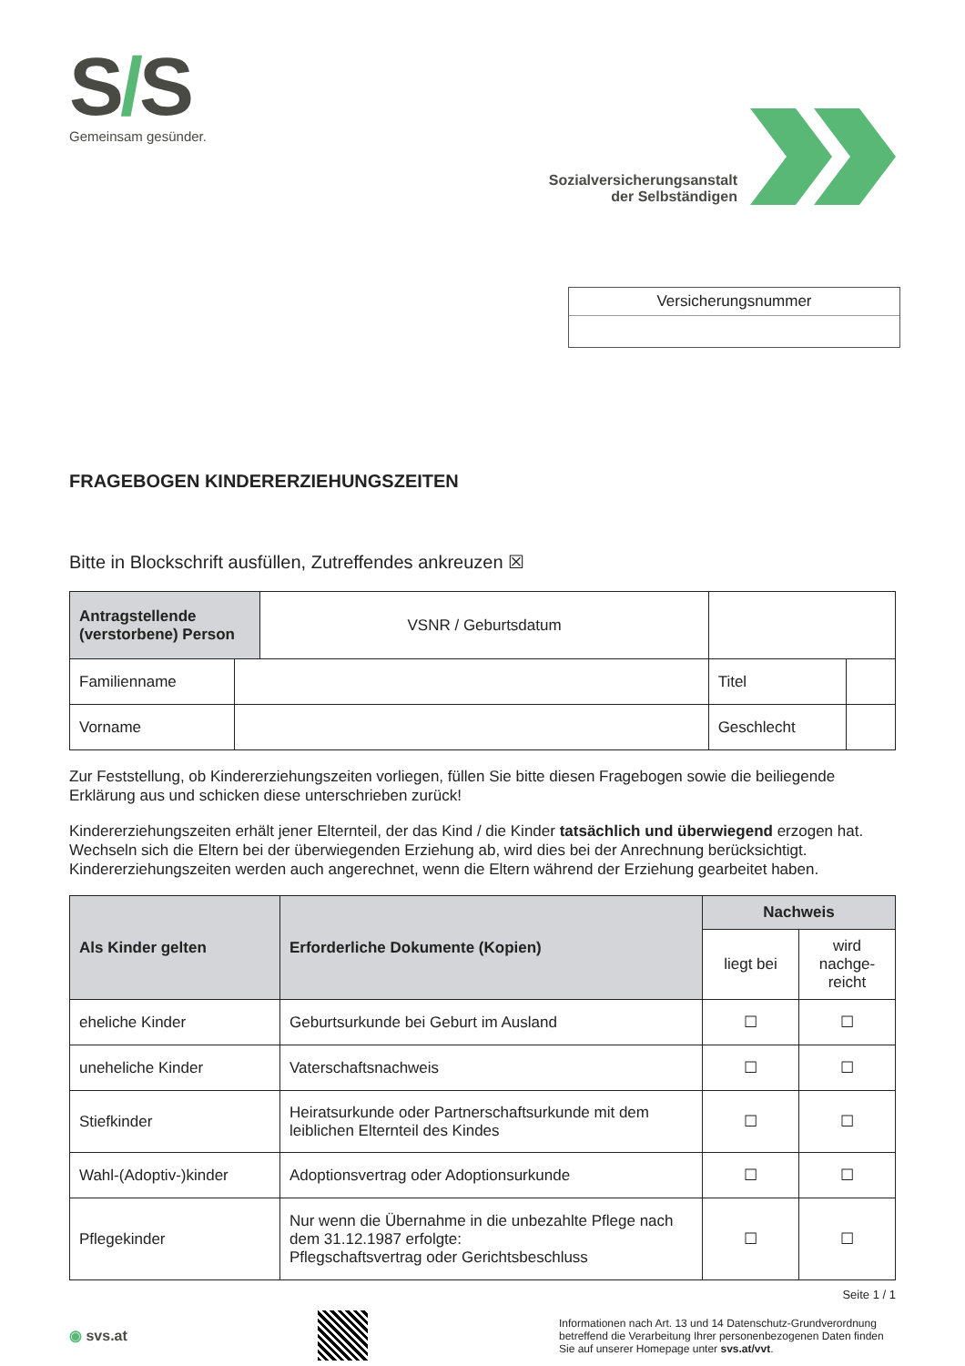S/S
Gemeinsam gesünder.
Sozialversicherungsanstalt
der Selbständigen
Versicherungsnummer
FRAGEBOGEN KINDERERZIEHUNGSZEITEN
Bitte in Blockschrift ausfüllen, Zutreffendes ankreuzen ☒
| Antragstellende (verstorbene) Person | | VSNR / Geburtsdatum | | |
| Familienname | | | Titel | |
| Vorname | | | Geschlecht | |
Zur Feststellung, ob Kindererziehungszeiten vorliegen, füllen Sie bitte diesen Fragebogen sowie die beiliegende Erklärung aus und schicken diese unterschrieben zurück!
Kindererziehungszeiten erhält jener Elternteil, der das Kind / die Kinder tatsächlich und überwiegend erzogen hat. Wechseln sich die Eltern bei der überwiegenden Erziehung ab, wird dies bei der Anrechnung berücksichtigt. Kindererziehungszeiten werden auch angerechnet, wenn die Eltern während der Erziehung gearbeitet haben.
| Als Kinder gelten | Erforderliche Dokumente (Kopien) | Nachweis | |
| --- | --- | --- | --- |
| | | liegt bei | wird nachge-reicht |
| eheliche Kinder | Geburtsurkunde bei Geburt im Ausland | ☐ | ☐ |
| uneheliche Kinder | Vaterschaftsnachweis | ☐ | ☐ |
| Stiefkinder | Heiratsurkunde oder Partnerschaftsurkunde mit dem leiblichen Elternteil des Kindes | ☐ | ☐ |
| Wahl-(Adoptiv-)kinder | Adoptionsvertrag oder Adoptionsurkunde | ☐ | ☐ |
| Pflegekinder | Nur wenn die Übernahme in die unbezahlte Pflege nach dem 31.12.1987 erfolgte: Pflegschaftsvertrag oder Gerichtsbeschluss | ☐ | ☐ |
Seite 1 / 1
◉ svs.at
Informationen nach Art. 13 und 14 Datenschutz-Grundverordnung betreffend die Verarbeitung Ihrer personenbezogenen Daten finden Sie auf unserer Homepage unter svs.at/vvt.